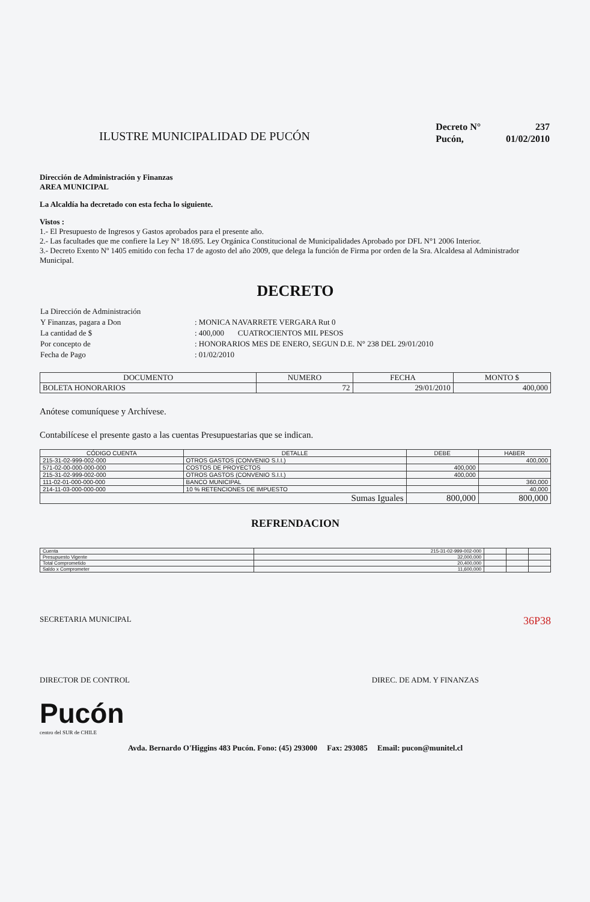ILUSTRE MUNICIPALIDAD DE PUCÓN
| Decreto N° | 237 |
| Pucón, | 01/02/2010 |
Dirección de Administración y Finanzas
AREA MUNICIPAL
La Alcaldía ha decretado con esta fecha lo siguiente.
Vistos :
1.- El Presupuesto de Ingresos y Gastos aprobados para el presente año.
2.- Las facultades que me confiere la Ley N° 18.695. Ley Orgánica Constitucional de Municipalidades Aprobado por DFL N°1 2006 Interior.
3.- Decreto Exento Nº 1405 emitido con fecha 17 de agosto del año 2009, que delega la función de Firma por orden de la Sra. Alcaldesa al Administrador Municipal.
DECRETO
| La Dirección de Administración | |
| Y Finanzas, pagara a Don | : MONICA NAVARRETE VERGARA Rut 0 |
| La cantidad de $ | : 400,000 CUATROCIENTOS MIL PESOS |
| Por concepto de | : HONORARIOS MES DE ENERO, SEGUN D.E. N° 238 DEL 29/01/2010 |
| Fecha de Pago | : 01/02/2010 |
| DOCUMENTO | NUMERO | FECHA | MONTO $ |
| --- | --- | --- | --- |
| BOLETA HONORARIOS | 72 | 29/01/2010 | 400,000 |
Anótese comuníquese y Archívese.
Contabilícese el presente gasto a las cuentas Presupuestarias que se indican.
| CÓDIGO CUENTA | DETALLE | DEBE | HABER |
| --- | --- | --- | --- |
| 215-31-02-999-002-000 | OTROS GASTOS (CONVENIO S.I.I.) | | 400,000 |
| 571-02-00-000-000-000 | COSTOS DE PROYECTOS | 400,000 | |
| 215-31-02-999-002-000 | OTROS GASTOS (CONVENIO S.I.I.) | 400,000 | |
| 111-02-01-000-000-000 | BANCO MUNICIPAL | | 360,000 |
| 214-11-03-000-000-000 | 10 % RETENCIONES DE IMPUESTO | | 40,000 |
| Sumas Iguales | | 800,000 | 800,000 |
REFRENDACION
| Cuenta | 215-31-02-999-002-000 | | | |
| Presupuesto Vigente | 32,000,000 | | | |
| Total Comprometido | 20,400,000 | | | |
| Saldo x Comprometer | 11,600,000 | | | |
SECRETARIA MUNICIPAL 36P38
DIRECTOR DE CONTROL DIREC. DE ADM. Y FINANZAS
Pucón
centro del SUR de CHILE
Avda. Bernardo O'Higgins 483 Pucón. Fono: (45) 293000 Fax: 293085 Email: pucon@munitel.cl